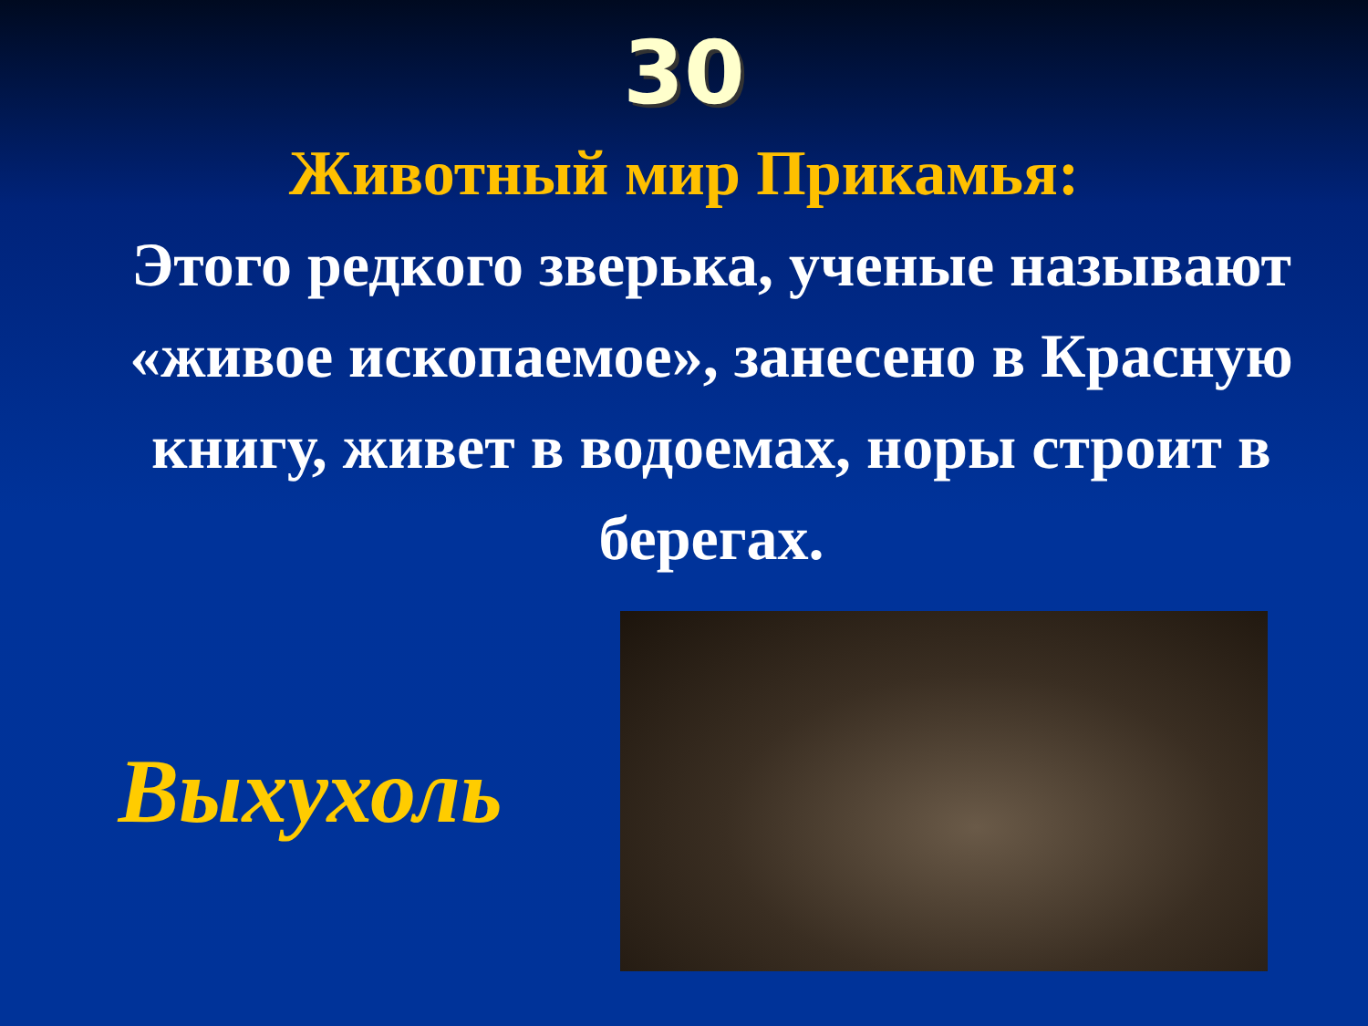30
Животный мир Прикамья:
Этого редкого зверька, ученые называют «живое ископаемое», занесено в Красную книгу, живет в водоемах, норы строит в берегах.
Выхухоль